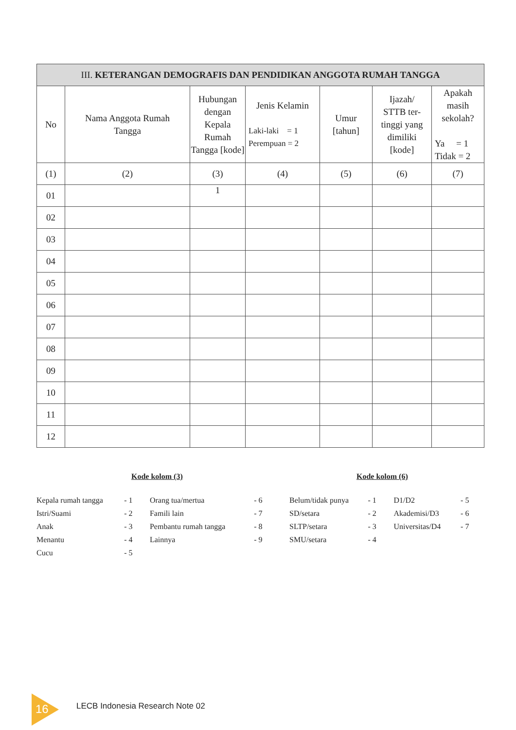| III. KETERANGAN DEMOGRAFIS DAN PENDIDIKAN ANGGOTA RUMAH TANGGA | | | | | | |
| --- | --- | --- | --- | --- | --- | --- |
| No | Nama Anggota Rumah Tangga | Hubungan dengan Kepala Rumah Tangga [kode] | Jenis Kelamin Laki-laki = 1 Perempuan = 2 | Umur [tahun] | Ijazah/ STTB ter- tinggi yang dimiliki [kode] | Apakah masih sekolah? Ya = 1 Tidak = 2 |
| (1) | (2) | (3) | (4) | (5) | (6) | (7) |
| 01 | | 1 | | | | |
| 02 | | | | | | |
| 03 | | | | | | |
| 04 | | | | | | |
| 05 | | | | | | |
| 06 | | | | | | |
| 07 | | | | | | |
| 08 | | | | | | |
| 09 | | | | | | |
| 10 | | | | | | |
| 11 | | | | | | |
| 12 | | | | | | |
Kode kolom (3)
| Kepala rumah tangga | - 1 | Orang tua/mertua | - 6 |
| Istri/Suami | - 2 | Famili lain | - 7 |
| Anak | - 3 | Pembantu rumah tangga | - 8 |
| Menantu | - 4 | Lainnya | - 9 |
| Cucu | - 5 | | |
Kode kolom (6)
| Belum/tidak punya | - 1 | D1/D2 | - 5 |
| SD/setara | - 2 | Akademisi/D3 | - 6 |
| SLTP/setara | - 3 | Universitas/D4 | - 7 |
| SMU/setara | - 4 | | |
16
LECB Indonesia Research Note 02